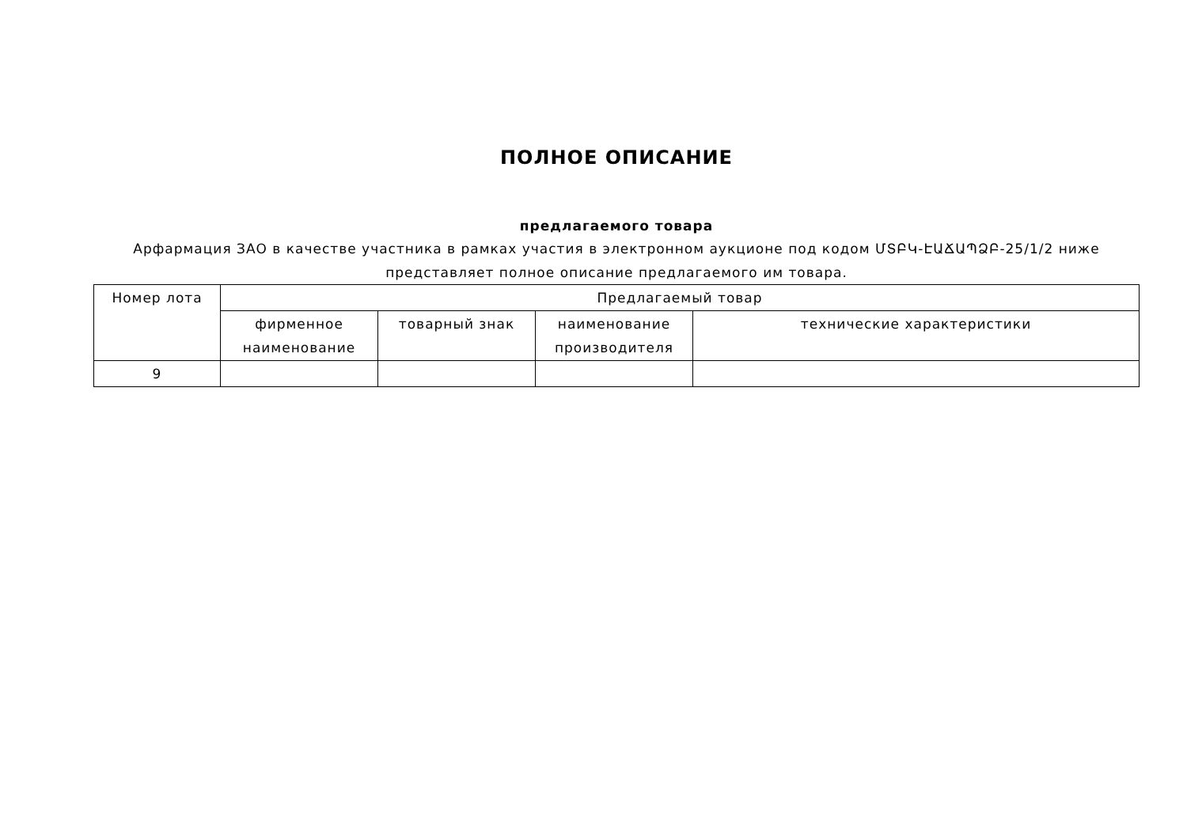ПОЛНОЕ ОПИСАНИЕ
предлагаемого товара
Арфармация ЗАО в качестве участника в рамках участия в электронном аукционе под кодом ՄՏԲԿ-ԷԱՃԱՊՁԲ-25/1/2 ниже представляет полное описание предлагаемого им товара.
| Номер лота | Предлагаемый товар | | | |
| --- | --- | --- | --- | --- |
| | фирменное наименование | товарный знак | наименование производителя | технические характеристики |
| 9 | | | | |